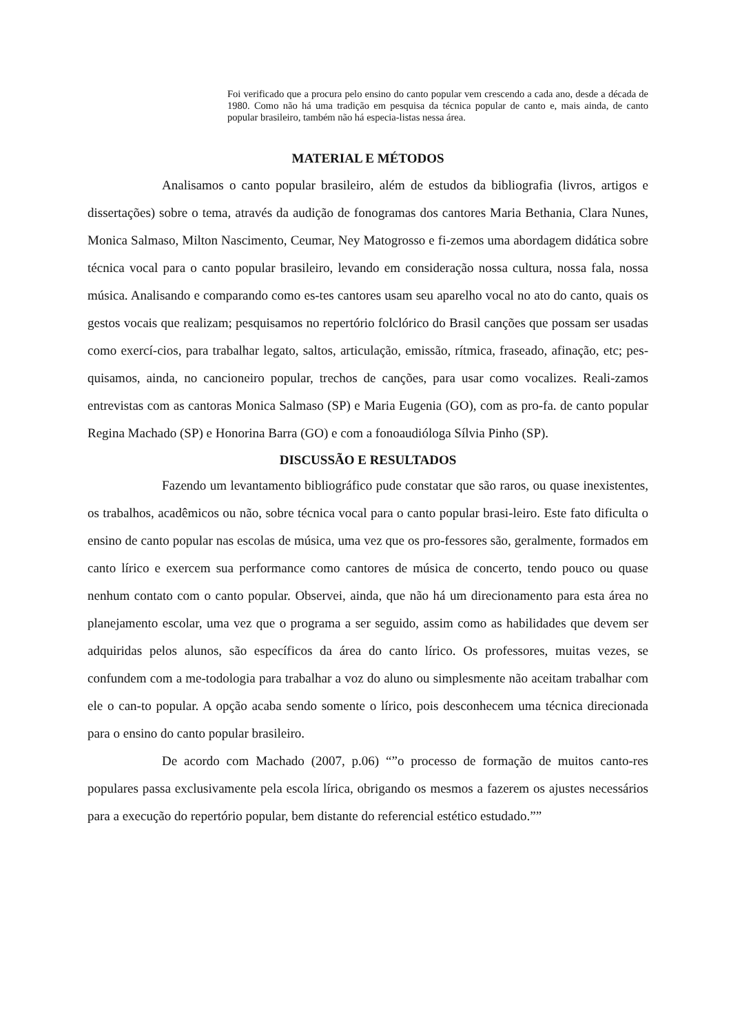Foi verificado que a procura pelo ensino do canto popular vem crescendo a cada ano, desde a década de 1980. Como não há uma tradição em pesquisa da técnica popular de canto e, mais ainda, de canto popular brasileiro, também não há especia-listas nessa área.
MATERIAL E MÉTODOS
Analisamos o canto popular brasileiro, além de estudos da bibliografia (livros, artigos e dissertações) sobre o tema, através da audição de fonogramas dos cantores Maria Bethania, Clara Nunes, Monica Salmaso, Milton Nascimento, Ceumar, Ney Matogrosso e fi-zemos uma abordagem didática sobre técnica vocal para o canto popular brasileiro, levando em consideração nossa cultura, nossa fala, nossa música. Analisando e comparando como es-tes cantores usam seu aparelho vocal no ato do canto, quais os gestos vocais que realizam; pesquisamos no repertório folclórico do Brasil canções que possam ser usadas como exercí-cios, para trabalhar legato, saltos, articulação, emissão, rítmica, fraseado, afinação, etc; pes-quisamos, ainda, no cancioneiro popular, trechos de canções, para usar como vocalizes. Reali-zamos entrevistas com as cantoras Monica Salmaso (SP) e Maria Eugenia (GO), com as pro-fa. de canto popular Regina Machado (SP) e Honorina Barra (GO) e com a fonoaudióloga Sílvia Pinho (SP).
DISCUSSÃO E RESULTADOS
Fazendo um levantamento bibliográfico pude constatar que são raros, ou quase inexistentes, os trabalhos, acadêmicos ou não, sobre técnica vocal para o canto popular brasi-leiro. Este fato dificulta o ensino de canto popular nas escolas de música, uma vez que os pro-fessores são, geralmente, formados em canto lírico e exercem sua performance como cantores de música de concerto, tendo pouco ou quase nenhum contato com o canto popular. Observei, ainda, que não há um direcionamento para esta área no planejamento escolar, uma vez que o programa a ser seguido, assim como as habilidades que devem ser adquiridas pelos alunos, são específicos da área do canto lírico. Os professores, muitas vezes, se confundem com a me-todologia para trabalhar a voz do aluno ou simplesmente não aceitam trabalhar com ele o can-to popular. A opção acaba sendo somente o lírico, pois desconhecem uma técnica direcionada para o ensino do canto popular brasileiro.
De acordo com Machado (2007, p.06) “”o processo de formação de muitos canto-res populares passa exclusivamente pela escola lírica, obrigando os mesmos a fazerem os ajustes necessários para a execução do repertório popular, bem distante do referencial estético estudado.””